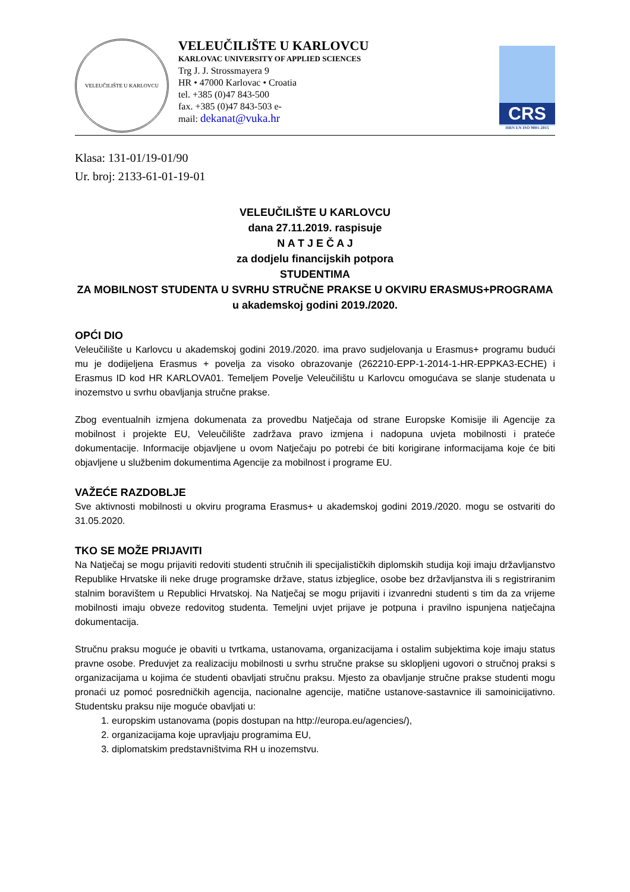VELEUČILIŠTE U KARLOVCU
VELEUČILIŠTE U KARLOVCU
KARLOVAC UNIVERSITY OF APPLIED SCIENCES
Trg J. J. Strossmayera 9
HR • 47000 Karlovac • Croatia
tel. +385 (0)47 843-500
fax. +385 (0)47 843-503 e-
mail: dekanat@vuka.hr
CRS
HRN EN ISO 9001:2015
Klasa: 131-01/19-01/90
Ur. broj: 2133-61-01-19-01
VELEUČILIŠTE U KARLOVCU
dana 27.11.2019. raspisuje
N A T J E Č A J
za dodjelu financijskih potpora
STUDENTIMA
ZA MOBILNOST STUDENTA U SVRHU STRUČNE PRAKSE U OKVIRU ERASMUS+PROGRAMA
u akademskoj godini 2019./2020.
OPĆI DIO
Veleučilište u Karlovcu u akademskoj godini 2019./2020. ima pravo sudjelovanja u Erasmus+ programu budući mu je dodijeljena Erasmus + povelja za visoko obrazovanje (262210-EPP-1-2014-1-HR-EPPKA3-ECHE) i Erasmus ID kod HR KARLOVA01. Temeljem Povelje Veleučilištu u Karlovcu omogućava se slanje studenata u inozemstvo u svrhu obavljanja stručne prakse.
Zbog eventualnih izmjena dokumenata za provedbu Natječaja od strane Europske Komisije ili Agencije za mobilnost i projekte EU, Veleučilište zadržava pravo izmjena i nadopuna uvjeta mobilnosti i prateće dokumentacije. Informacije objavljene u ovom Natječaju po potrebi će biti korigirane informacijama koje će biti objavljene u službenim dokumentima Agencije za mobilnost i programe EU.
VAŽEĆE RAZDOBLJE
Sve aktivnosti mobilnosti u okviru programa Erasmus+ u akademskoj godini 2019./2020. mogu se ostvariti do 31.05.2020.
TKO SE MOŽE PRIJAVITI
Na Natječaj se mogu prijaviti redoviti studenti stručnih ili specijalističkih diplomskih studija koji imaju državljanstvo Republike Hrvatske ili neke druge programske države, status izbjeglice, osobe bez državljanstva ili s registriranim stalnim boravištem u Republici Hrvatskoj. Na Natječaj se mogu prijaviti i izvanredni studenti s tim da za vrijeme mobilnosti imaju obveze redovitog studenta. Temeljni uvjet prijave je potpuna i pravilno ispunjena natječajna dokumentacija.
Stručnu praksu moguće je obaviti u tvrtkama, ustanovama, organizacijama i ostalim subjektima koje imaju status pravne osobe. Preduvjet za realizaciju mobilnosti u svrhu stručne prakse su sklopljeni ugovori o stručnoj praksi s organizacijama u kojima će studenti obavljati stručnu praksu. Mjesto za obavljanje stručne prakse studenti mogu pronaći uz pomoć posredničkih agencija, nacionalne agencije, matične ustanove-sastavnice ili samoinicijativno. Studentsku praksu nije moguće obavljati u:
1. europskim ustanovama (popis dostupan na http://europa.eu/agencies/),
2. organizacijama koje upravljaju programima EU,
3. diplomatskim predstavništvima RH u inozemstvu.